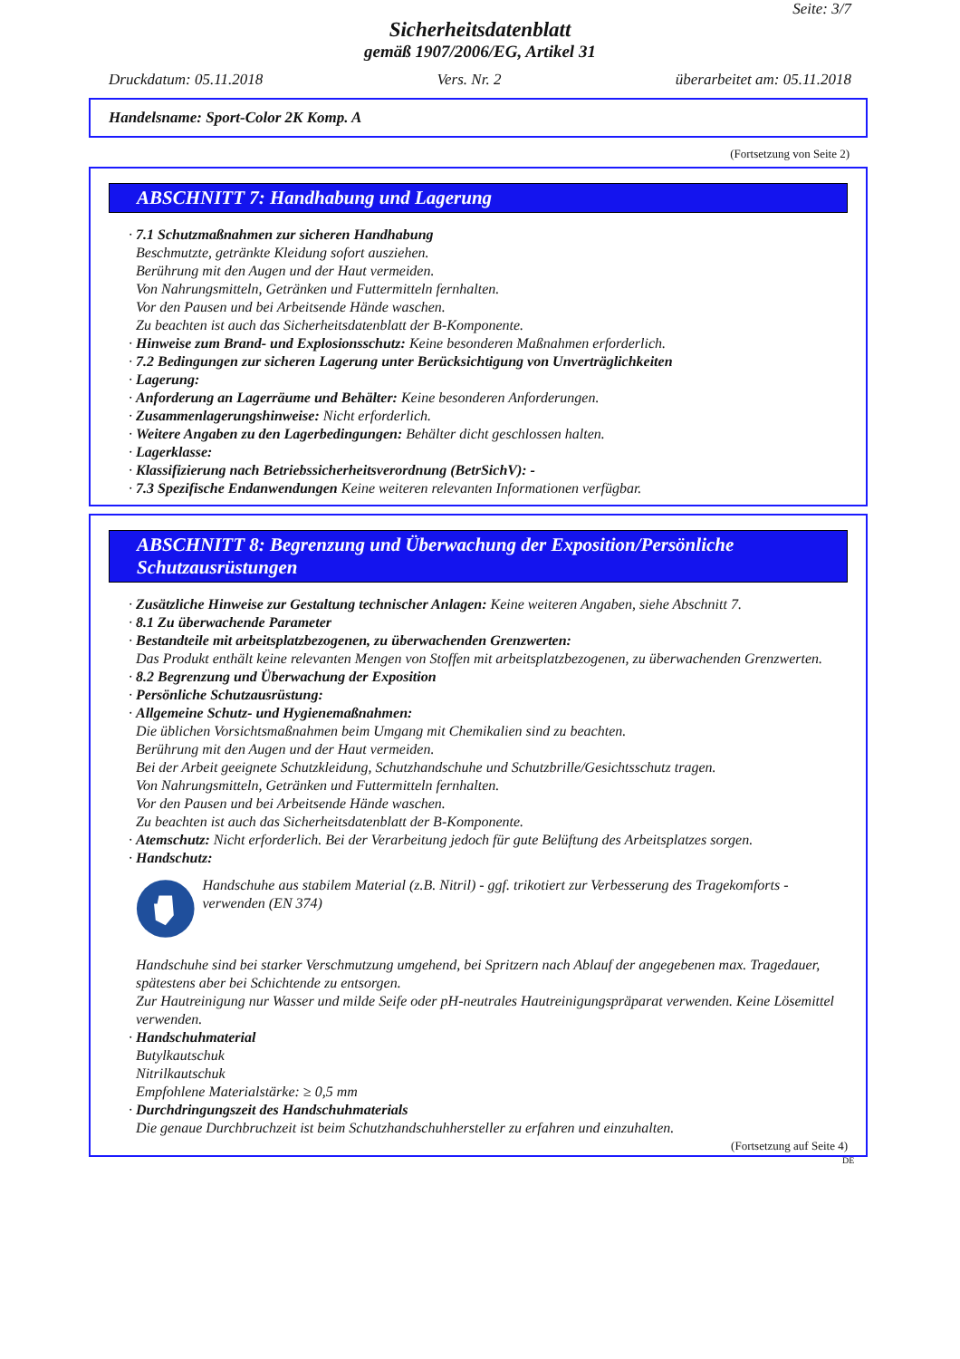Seite: 3/7
Sicherheitsdatenblatt
gemäß 1907/2006/EG, Artikel 31
Druckdatum: 05.11.2018 Vers. Nr. 2 überarbeitet am: 05.11.2018
Handelsname: Sport-Color 2K Komp. A
(Fortsetzung von Seite 2)
ABSCHNITT 7: Handhabung und Lagerung
· 7.1 Schutzmaßnahmen zur sicheren Handhabung
Beschmutzte, getränkte Kleidung sofort ausziehen.
Berührung mit den Augen und der Haut vermeiden.
Von Nahrungsmitteln, Getränken und Futtermitteln fernhalten.
Vor den Pausen und bei Arbeitsende Hände waschen.
Zu beachten ist auch das Sicherheitsdatenblatt der B-Komponente.
· Hinweise zum Brand- und Explosionsschutz: Keine besonderen Maßnahmen erforderlich.
· 7.2 Bedingungen zur sicheren Lagerung unter Berücksichtigung von Unverträglichkeiten
· Lagerung:
· Anforderung an Lagerräume und Behälter: Keine besonderen Anforderungen.
· Zusammenlagerungshinweise: Nicht erforderlich.
· Weitere Angaben zu den Lagerbedingungen: Behälter dicht geschlossen halten.
· Lagerklasse:
· Klassifizierung nach Betriebssicherheitsverordnung (BetrSichV): -
· 7.3 Spezifische Endanwendungen Keine weiteren relevanten Informationen verfügbar.
ABSCHNITT 8: Begrenzung und Überwachung der Exposition/Persönliche Schutzausrüstungen
· Zusätzliche Hinweise zur Gestaltung technischer Anlagen: Keine weiteren Angaben, siehe Abschnitt 7.
· 8.1 Zu überwachende Parameter
· Bestandteile mit arbeitsplatzbezogenen, zu überwachenden Grenzwerten:
Das Produkt enthält keine relevanten Mengen von Stoffen mit arbeitsplatzbezogenen, zu überwachenden Grenzwerten.
· 8.2 Begrenzung und Überwachung der Exposition
· Persönliche Schutzausrüstung:
· Allgemeine Schutz- und Hygienemaßnahmen:
Die üblichen Vorsichtsmaßnahmen beim Umgang mit Chemikalien sind zu beachten.
Berührung mit den Augen und der Haut vermeiden.
Bei der Arbeit geeignete Schutzkleidung, Schutzhandschuhe und Schutzbrille/Gesichtsschutz tragen.
Von Nahrungsmitteln, Getränken und Futtermitteln fernhalten.
Vor den Pausen und bei Arbeitsende Hände waschen.
Zu beachten ist auch das Sicherheitsdatenblatt der B-Komponente.
· Atemschutz: Nicht erforderlich. Bei der Verarbeitung jedoch für gute Belüftung des Arbeitsplatzes sorgen.
· Handschutz:
Handschuhe aus stabilem Material (z.B. Nitril) - ggf. trikotiert zur Verbesserung des Tragekomforts - verwenden (EN 374)
Handschuhe sind bei starker Verschmutzung umgehend, bei Spritzern nach Ablauf der angegebenen max. Tragedauer, spätestens aber bei Schichtende zu entsorgen.
Zur Hautreinigung nur Wasser und milde Seife oder pH-neutrales Hautreinigungspräparat verwenden. Keine Lösemittel verwenden.
· Handschuhmaterial
Butylkautschuk
Nitrilkautschuk
Empfohlene Materialstärke: ≥ 0,5 mm
· Durchdringungszeit des Handschuhmaterials
Die genaue Durchbruchzeit ist beim Schutzhandschuhhersteller zu erfahren und einzuhalten.
(Fortsetzung auf Seite 4)
DE